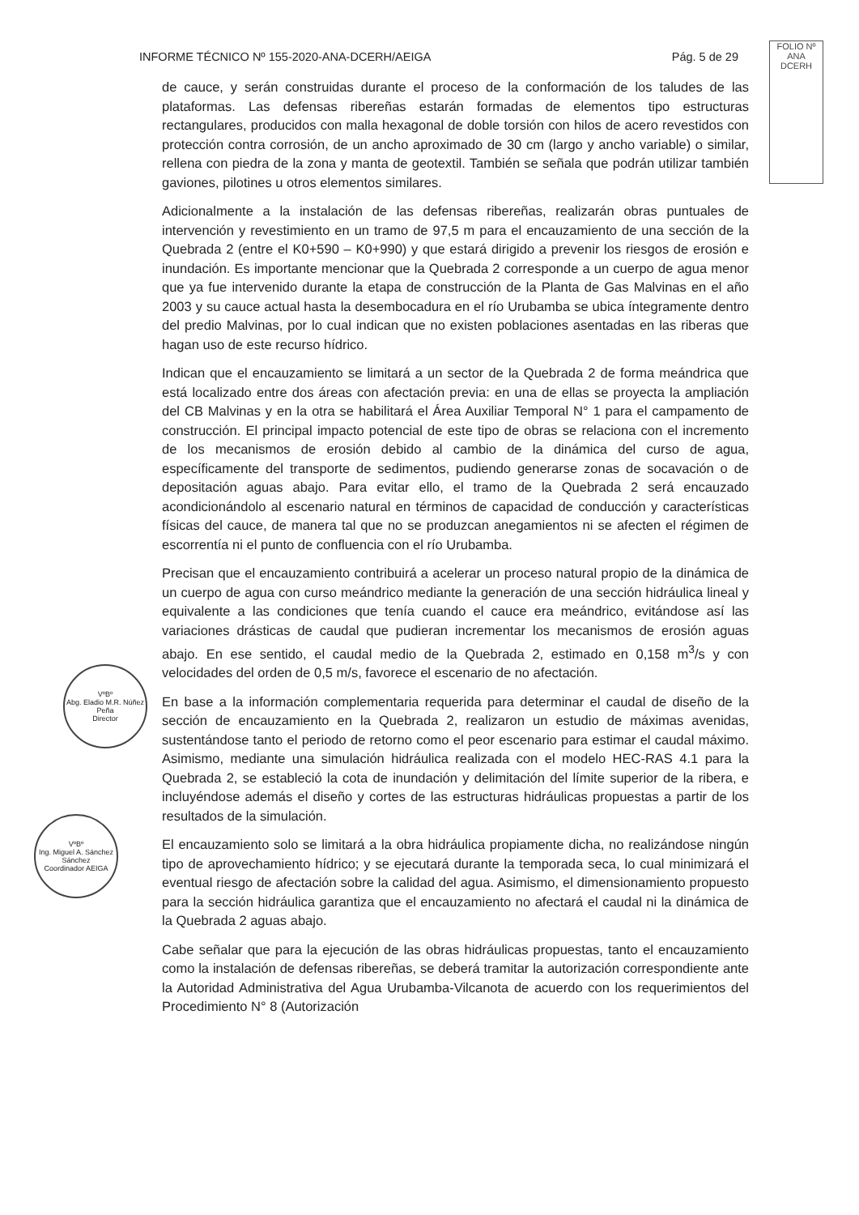INFORME TÉCNICO Nº 155-2020-ANA-DCERH/AEIGA Pág. 5 de 29
FOLIO Nº
ANA
DCERH
de cauce, y serán construidas durante el proceso de la conformación de los taludes de las plataformas. Las defensas ribereñas estarán formadas de elementos tipo estructuras rectangulares, producidos con malla hexagonal de doble torsión con hilos de acero revestidos con protección contra corrosión, de un ancho aproximado de 30 cm (largo y ancho variable) o similar, rellena con piedra de la zona y manta de geotextil. También se señala que podrán utilizar también gaviones, pilotines u otros elementos similares.
Adicionalmente a la instalación de las defensas ribereñas, realizarán obras puntuales de intervención y revestimiento en un tramo de 97,5 m para el encauzamiento de una sección de la Quebrada 2 (entre el K0+590 – K0+990) y que estará dirigido a prevenir los riesgos de erosión e inundación. Es importante mencionar que la Quebrada 2 corresponde a un cuerpo de agua menor que ya fue intervenido durante la etapa de construcción de la Planta de Gas Malvinas en el año 2003 y su cauce actual hasta la desembocadura en el río Urubamba se ubica íntegramente dentro del predio Malvinas, por lo cual indican que no existen poblaciones asentadas en las riberas que hagan uso de este recurso hídrico.
Indican que el encauzamiento se limitará a un sector de la Quebrada 2 de forma meándrica que está localizado entre dos áreas con afectación previa: en una de ellas se proyecta la ampliación del CB Malvinas y en la otra se habilitará el Área Auxiliar Temporal N° 1 para el campamento de construcción. El principal impacto potencial de este tipo de obras se relaciona con el incremento de los mecanismos de erosión debido al cambio de la dinámica del curso de agua, específicamente del transporte de sedimentos, pudiendo generarse zonas de socavación o de depositación aguas abajo. Para evitar ello, el tramo de la Quebrada 2 será encauzado acondicionándolo al escenario natural en términos de capacidad de conducción y características físicas del cauce, de manera tal que no se produzcan anegamientos ni se afecten el régimen de escorrentía ni el punto de confluencia con el río Urubamba.
Precisan que el encauzamiento contribuirá a acelerar un proceso natural propio de la dinámica de un cuerpo de agua con curso meándrico mediante la generación de una sección hidráulica lineal y equivalente a las condiciones que tenía cuando el cauce era meándrico, evitándose así las variaciones drásticas de caudal que pudieran incrementar los mecanismos de erosión aguas abajo. En ese sentido, el caudal medio de la Quebrada 2, estimado en 0,158 m<sup>3</sup>/s y con velocidades del orden de 0,5 m/s, favorece el escenario de no afectación.
En base a la información complementaria requerida para determinar el caudal de diseño de la sección de encauzamiento en la Quebrada 2, realizaron un estudio de máximas avenidas, sustentándose tanto el periodo de retorno como el peor escenario para estimar el caudal máximo. Asimismo, mediante una simulación hidráulica realizada con el modelo HEC-RAS 4.1 para la Quebrada 2, se estableció la cota de inundación y delimitación del límite superior de la ribera, e incluyéndose además el diseño y cortes de las estructuras hidráulicas propuestas a partir de los resultados de la simulación.
El encauzamiento solo se limitará a la obra hidráulica propiamente dicha, no realizándose ningún tipo de aprovechamiento hídrico; y se ejecutará durante la temporada seca, lo cual minimizará el eventual riesgo de afectación sobre la calidad del agua. Asimismo, el dimensionamiento propuesto para la sección hidráulica garantiza que el encauzamiento no afectará el caudal ni la dinámica de la Quebrada 2 aguas abajo.
Cabe señalar que para la ejecución de las obras hidráulicas propuestas, tanto el encauzamiento como la instalación de defensas ribereñas, se deberá tramitar la autorización correspondiente ante la Autoridad Administrativa del Agua Urubamba-Vilcanota de acuerdo con los requerimientos del Procedimiento N° 8 (Autorización
VºBº
Abg. Eladio M.R. Núñez Peña
Director
VºBº
Ing. Miguel A. Sánchez Sánchez
Coordinador AEIGA